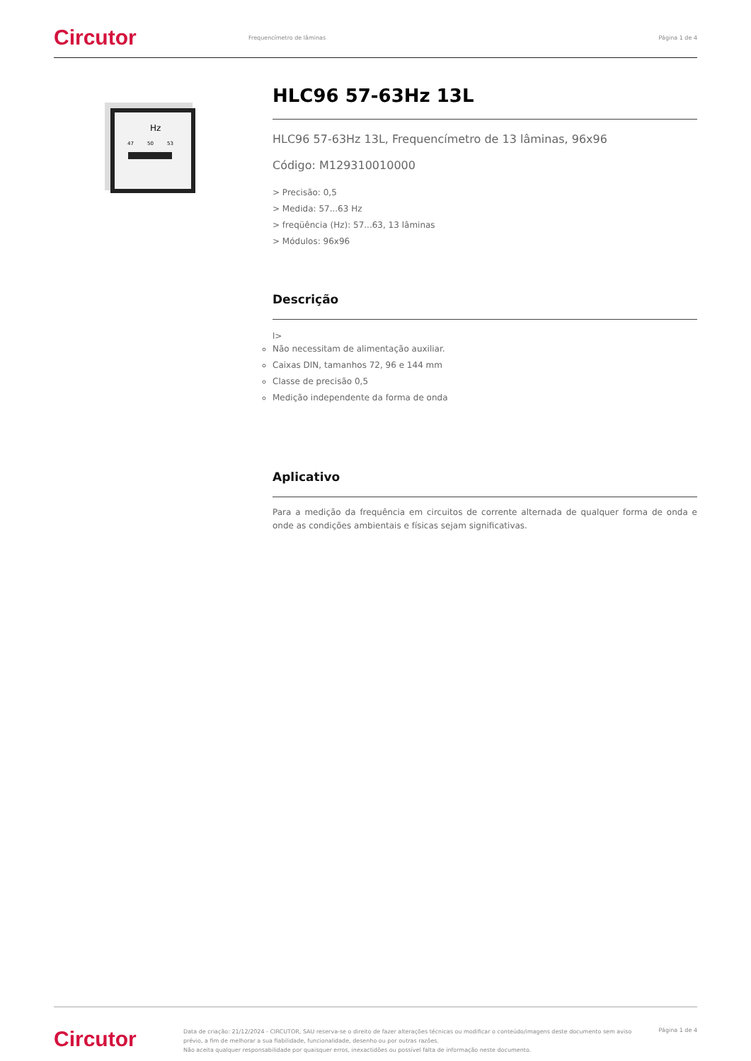Circutor
Frequencímetro de lâminas Página 1 de 4
Hz
47
50
53
HLC96 57-63Hz 13L
HLC96 57-63Hz 13L, Frequencímetro de 13 lâminas, 96x96
Código: M129310010000
> Precisão: 0,5
> Medida: 57...63 Hz
> freqüência (Hz): 57...63, 13 lâminas
> Módulos: 96x96
Descrição
l>
Não necessitam de alimentação auxiliar.
Caixas DIN, tamanhos 72, 96 e 144 mm
Classe de precisão 0,5
Medição independente da forma de onda
Aplicativo
Para a medição da frequência em circuitos de corrente alternada de qualquer forma de onda e onde as condições ambientais e físicas sejam significativas.
Circutor
Data de criação: 21/12/2024 - CIRCUTOR, SAU reserva-se o direito de fazer alterações técnicas ou modificar o conteúdo/imagens deste documento sem aviso prévio, a fim de melhorar a sua fiabilidade, funcionalidade, desenho ou por outras razões.
Não aceita qualquer responsabilidade por quaisquer erros, inexactidões ou possível falta de informação neste documento.
Página 1 de 4